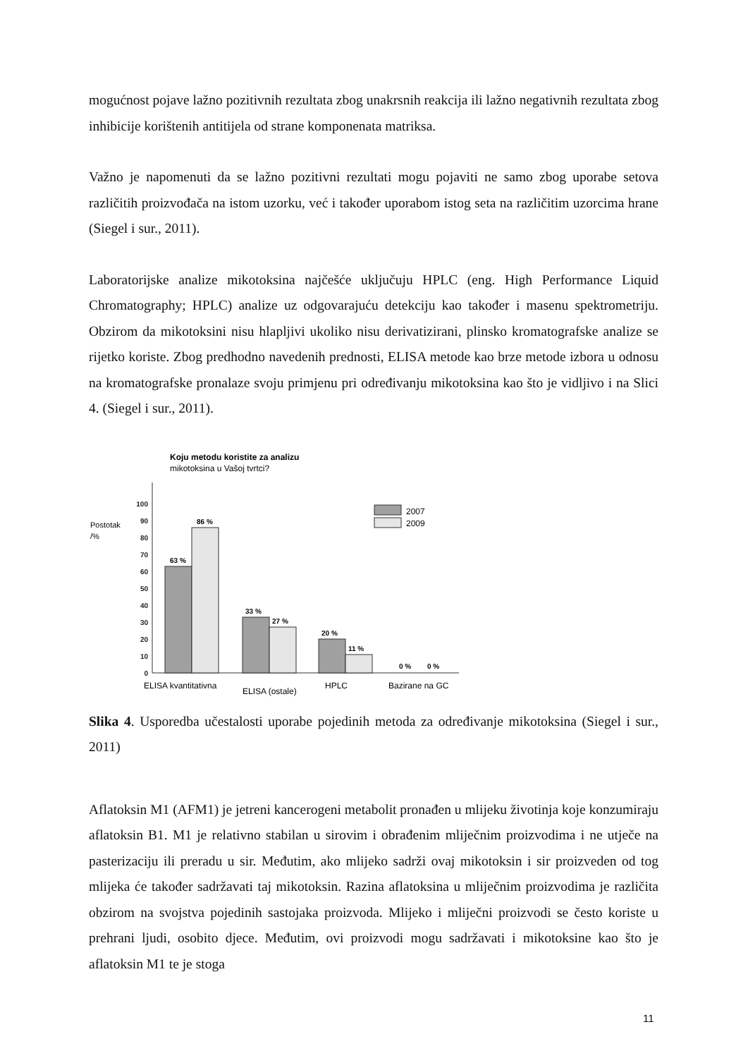mogućnost pojave lažno pozitivnih rezultata zbog unakrsnih reakcija ili lažno negativnih rezultata zbog inhibicije korištenih antitijela od strane komponenata matriksa.
Važno je napomenuti da se lažno pozitivni rezultati mogu pojaviti ne samo zbog uporabe setova različitih proizvođača na istom uzorku, već i također uporabom istog seta na različitim uzorcima hrane (Siegel i sur., 2011).
Laboratorijske analize mikotoksina najčešće uključuju HPLC (eng. High Performance Liquid Chromatography; HPLC) analize uz odgovarajuću detekciju kao također i masenu spektrometriju. Obzirom da mikotoksini nisu hlapljivi ukoliko nisu derivatizirani, plinsko kromatografske analize se rijetko koriste. Zbog predhodno navedenih prednosti, ELISA metode kao brze metode izbora u odnosu na kromatografske pronalaze svoju primjenu pri određivanju mikotoksina kao što je vidljivo i na Slici 4. (Siegel i sur., 2011).
Koju metodu koristite za analizu
mikotoksina u Vašoj tvrtci?
Postotak
/%
0
10
20
30
40
50
60
70
80
90
100
63 %
86 %
33 %
27 %
20 %
11 %
0 %
0 %
2007
2009
ELISA kvantitativna
ELISA (ostale)
HPLC
Bazirane na GC
Slika 4. Usporedba učestalosti uporabe pojedinih metoda za određivanje mikotoksina (Siegel i sur., 2011)
Aflatoksin M1 (AFM1) je jetreni kancerogeni metabolit pronađen u mlijeku životinja koje konzumiraju aflatoksin B1. M1 je relativno stabilan u sirovim i obrađenim mliječnim proizvodima i ne utječe na pasterizaciju ili preradu u sir. Međutim, ako mlijeko sadrži ovaj mikotoksin i sir proizveden od tog mlijeka će također sadržavati taj mikotoksin. Razina aflatoksina u mliječnim proizvodima je različita obzirom na svojstva pojedinih sastojaka proizvoda. Mlijeko i mliječni proizvodi se često koriste u prehrani ljudi, osobito djece. Međutim, ovi proizvodi mogu sadržavati i mikotoksine kao što je aflatoksin M1 te je stoga
11